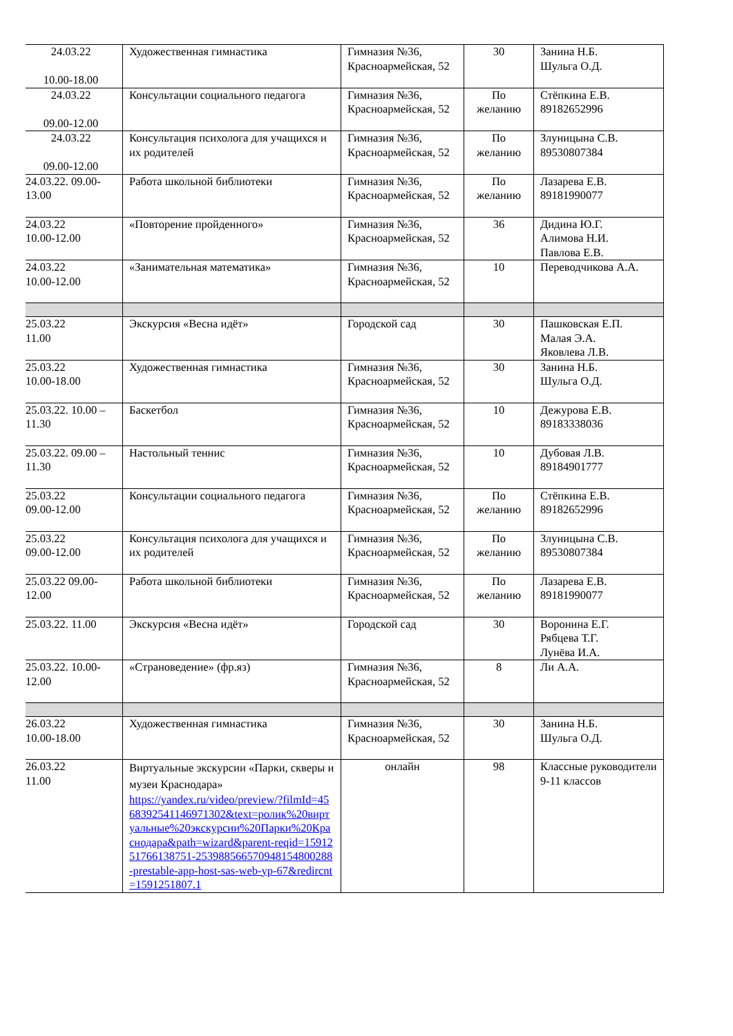| 24.03.22 10.00-18.00 | Художественная гимнастика | Гимназия №36, Красноармейская, 52 | 30 | Занина Н.Б. Шульга О.Д. |
| 24.03.22 09.00-12.00 | Консультации социального педагога | Гимназия №36, Красноармейская, 52 | По желанию | Стёпкина Е.В. 89182652996 |
| 24.03.22 09.00-12.00 | Консультация психолога для учащихся и их родителей | Гимназия №36, Красноармейская, 52 | По желанию | Злуницына С.В. 89530807384 |
| 24.03.22. 09.00-13.00 | Работа школьной библиотеки | Гимназия №36, Красноармейская, 52 | По желанию | Лазарева Е.В. 89181990077 |
| 24.03.22 10.00-12.00 | «Повторение пройденного» | Гимназия №36, Красноармейская, 52 | 36 | Дидина Ю.Г. Алимова Н.И. Павлова Е.В. |
| 24.03.22 10.00-12.00 | «Занимательная математика» | Гимназия №36, Красноармейская, 52 | 10 | Переводчикова А.А. |
| 25.03.22 11.00 | Экскурсия «Весна идёт» | Городской сад | 30 | Пашковская Е.П. Малая Э.А. Яковлева Л.В. |
| 25.03.22 10.00-18.00 | Художественная гимнастика | Гимназия №36, Красноармейская, 52 | 30 | Занина Н.Б. Шульга О.Д. |
| 25.03.22. 10.00 – 11.30 | Баскетбол | Гимназия №36, Красноармейская, 52 | 10 | Дежурова Е.В. 89183338036 |
| 25.03.22. 09.00 – 11.30 | Настольный теннис | Гимназия №36, Красноармейская, 52 | 10 | Дубовая Л.В. 89184901777 |
| 25.03.22 09.00-12.00 | Консультации социального педагога | Гимназия №36, Красноармейская, 52 | По желанию | Стёпкина Е.В. 89182652996 |
| 25.03.22 09.00-12.00 | Консультация психолога для учащихся и их родителей | Гимназия №36, Красноармейская, 52 | По желанию | Злуницына С.В. 89530807384 |
| 25.03.22 09.00-12.00 | Работа школьной библиотеки | Гимназия №36, Красноармейская, 52 | По желанию | Лазарева Е.В. 89181990077 |
| 25.03.22. 11.00 | Экскурсия «Весна идёт» | Городской сад | 30 | Воронина Е.Г. Рябцева Т.Г. Лунёва И.А. |
| 25.03.22. 10.00-12.00 | «Страноведение» (фр.яз) | Гимназия №36, Красноармейская, 52 | 8 | Ли А.А. |
| 26.03.22 10.00-18.00 | Художественная гимнастика | Гимназия №36, Красноармейская, 52 | 30 | Занина Н.Б. Шульга О.Д. |
| 26.03.22 11.00 | Виртуальные экскурсии «Парки, скверы и музеи Краснодара» https://yandex.ru/video/preview/?filmId=4568392541146971302&text=ролик%20виртуальные%20экскурсии%20Парки%20Краснодара&path=wizard&parent-reqid=1591251766138751-2539885665709481548002​88-prestable-app-host-sas-web-yp-67&redircnt=1591251807.1 | онлайн | 98 | Классные руководители 9-11 классов |